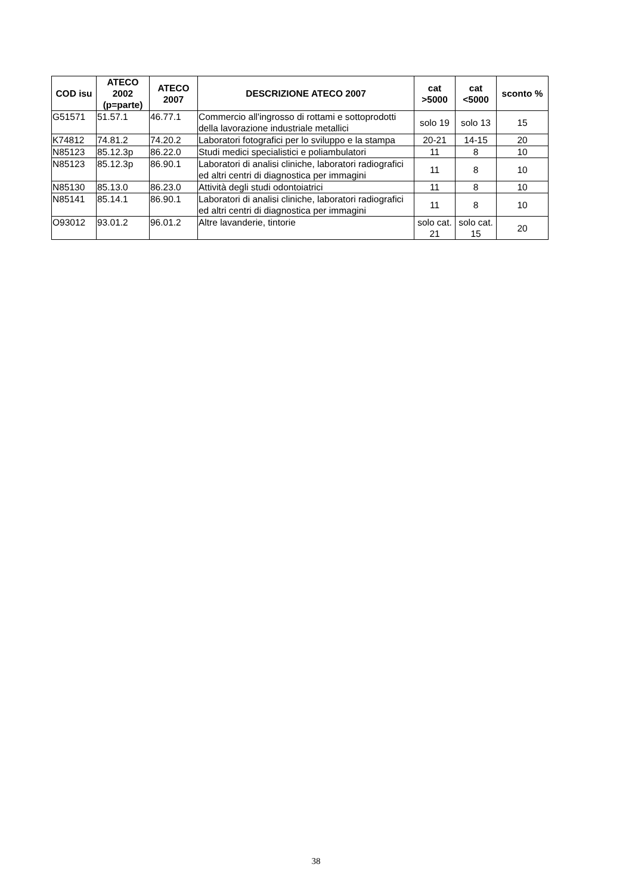| COD isu | ATECO 2002 (p=parte) | ATECO 2007 | DESCRIZIONE ATECO 2007 | cat >5000 | cat <5000 | sconto % |
| --- | --- | --- | --- | --- | --- | --- |
| G51571 | 51.57.1 | 46.77.1 | Commercio all'ingrosso di rottami e sottoprodotti della lavorazione industriale metallici | solo 19 | solo 13 | 15 |
| K74812 | 74.81.2 | 74.20.2 | Laboratori fotografici per lo sviluppo e la stampa | 20-21 | 14-15 | 20 |
| N85123 | 85.12.3p | 86.22.0 | Studi medici specialistici e poliambulatori | 11 | 8 | 10 |
| N85123 | 85.12.3p | 86.90.1 | Laboratori di analisi cliniche, laboratori radiografici ed altri centri di diagnostica per immagini | 11 | 8 | 10 |
| N85130 | 85.13.0 | 86.23.0 | Attività degli studi odontoiatrici | 11 | 8 | 10 |
| N85141 | 85.14.1 | 86.90.1 | Laboratori di analisi cliniche, laboratori radiografici ed altri centri di diagnostica per immagini | 11 | 8 | 10 |
| O93012 | 93.01.2 | 96.01.2 | Altre lavanderie, tintorie | solo cat. 21 | solo cat. 15 | 20 |
38